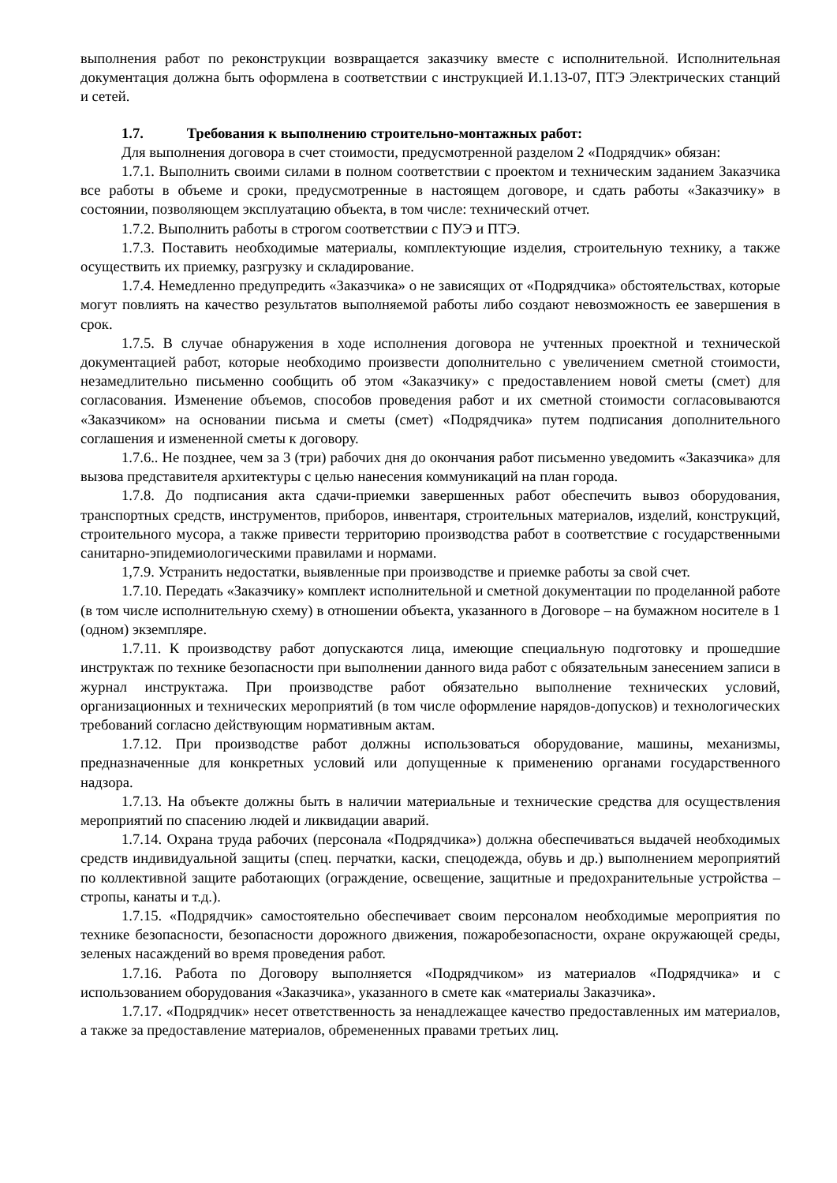выполнения работ по реконструкции возвращается заказчику вместе с исполнительной. Исполнительная документация должна быть оформлена в соответствии с инструкцией И.1.13-07, ПТЭ Электрических станций и сетей.
1.7. Требования к выполнению строительно-монтажных работ:
Для выполнения договора в счет стоимости, предусмотренной разделом 2 «Подрядчик» обязан:
1.7.1. Выполнить своими силами в полном соответствии с проектом и техническим заданием Заказчика все работы в объеме и сроки, предусмотренные в настоящем договоре, и сдать работы «Заказчику» в состоянии, позволяющем эксплуатацию объекта, в том числе: технический отчет.
1.7.2. Выполнить работы в строгом соответствии с ПУЭ и ПТЭ.
1.7.3. Поставить необходимые материалы, комплектующие изделия, строительную технику, а также осуществить их приемку, разгрузку и складирование.
1.7.4. Немедленно предупредить «Заказчика» о не зависящих от «Подрядчика» обстоятельствах, которые могут повлиять на качество результатов выполняемой работы либо создают невозможность ее завершения в срок.
1.7.5. В случае обнаружения в ходе исполнения договора не учтенных проектной и технической документацией работ, которые необходимо произвести дополнительно с увеличением сметной стоимости, незамедлительно письменно сообщить об этом «Заказчику» с предоставлением новой сметы (смет) для согласования. Изменение объемов, способов проведения работ и их сметной стоимости согласовываются «Заказчиком» на основании письма и сметы (смет) «Подрядчика» путем подписания дополнительного соглашения и измененной сметы к договору.
1.7.6.. Не позднее, чем за 3 (три) рабочих дня до окончания работ письменно уведомить «Заказчика» для вызова представителя архитектуры с целью нанесения коммуникаций на план города.
1.7.8. До подписания акта сдачи-приемки завершенных работ обеспечить вывоз оборудования, транспортных средств, инструментов, приборов, инвентаря, строительных материалов, изделий, конструкций, строительного мусора, а также привести территорию производства работ в соответствие с государственными санитарно-эпидемиологическими правилами и нормами.
1,7.9. Устранить недостатки, выявленные при производстве и приемке работы за свой счет.
1.7.10. Передать «Заказчику» комплект исполнительной и сметной документации по проделанной работе (в том числе исполнительную схему) в отношении объекта, указанного в Договоре – на бумажном носителе в 1 (одном) экземпляре.
1.7.11. К производству работ допускаются лица, имеющие специальную подготовку и прошедшие инструктаж по технике безопасности при выполнении данного вида работ с обязательным занесением записи в журнал инструктажа. При производстве работ обязательно выполнение технических условий, организационных и технических мероприятий (в том числе оформление нарядов-допусков) и технологических требований согласно действующим нормативным актам.
1.7.12. При производстве работ должны использоваться оборудование, машины, механизмы, предназначенные для конкретных условий или допущенные к применению органами государственного надзора.
1.7.13. На объекте должны быть в наличии материальные и технические средства для осуществления мероприятий по спасению людей и ликвидации аварий.
1.7.14. Охрана труда рабочих (персонала «Подрядчика») должна обеспечиваться выдачей необходимых средств индивидуальной защиты (спец. перчатки, каски, спецодежда, обувь и др.) выполнением мероприятий по коллективной защите работающих (ограждение, освещение, защитные и предохранительные устройства – стропы, канаты и т.д.).
1.7.15. «Подрядчик» самостоятельно обеспечивает своим персоналом необходимые мероприятия по технике безопасности, безопасности дорожного движения, пожаробезопасности, охране окружающей среды, зеленых насаждений во время проведения работ.
1.7.16. Работа по Договору выполняется «Подрядчиком» из материалов «Подрядчика» и с использованием оборудования «Заказчика», указанного в смете как «материалы Заказчика».
1.7.17. «Подрядчик» несет ответственность за ненадлежащее качество предоставленных им материалов, а также за предоставление материалов, обремененных правами третьих лиц.